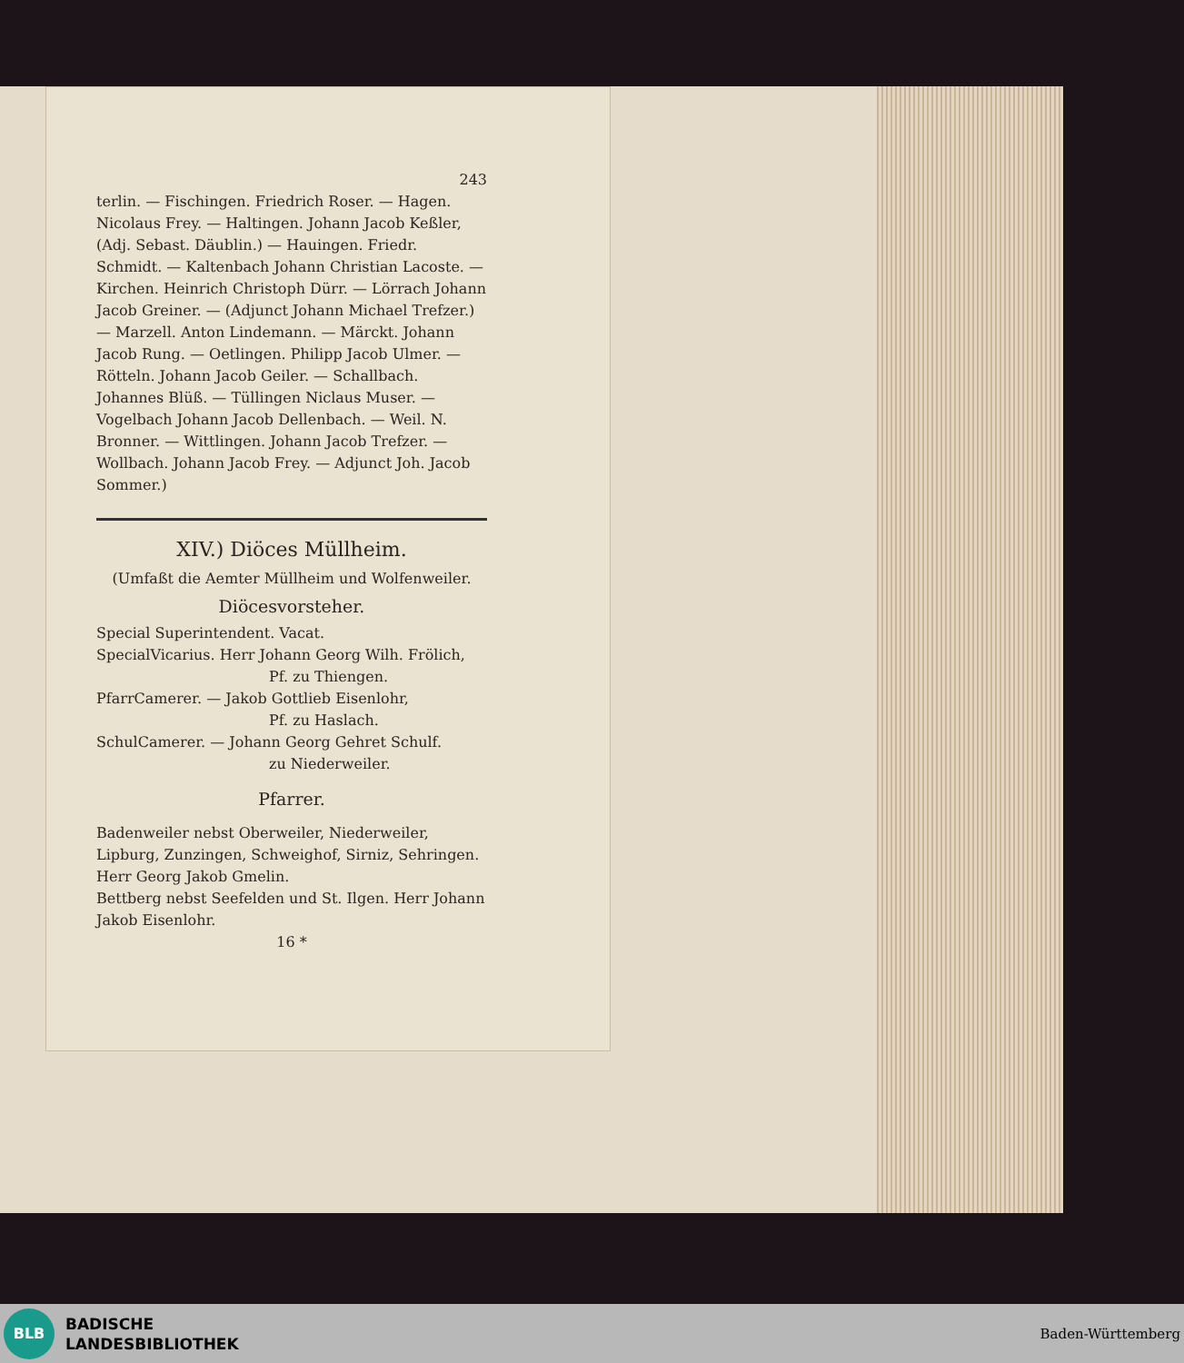243
terlin. — Fischingen. Friedrich Roser. — Hagen. Nicolaus Frey. — Haltingen. Johann Jacob Keßler, (Adj. Sebast. Däublin.) — Hauingen. Friedr. Schmidt. — Kaltenbach Johann Christian Lacoste. — Kirchen. Heinrich Christoph Dürr. — Lörrach Johann Jacob Greiner. — (Adjunct Johann Michael Trefzer.) — Marzell. Anton Lindemann. — Märckt. Johann Jacob Rung. — Oetlingen. Philipp Jacob Ulmer. — Rötteln. Johann Jacob Geiler. — Schallbach. Johannes Blüß. — Tüllingen Niclaus Muser. — Vogelbach Johann Jacob Dellenbach. — Weil. N. Bronner. — Wittlingen. Johann Jacob Trefzer. — Wollbach. Johann Jacob Frey. — Adjunct Joh. Jacob Sommer.)
XIV.) Diöces Müllheim.
(Umfaßt die Aemter Müllheim und Wolfenweiler.
Diöcesvorsteher.
Special Superintendent. Vacat.
SpecialVicarius. Herr Johann Georg Wilh. Frölich,
Pf. zu Thiengen.
PfarrCamerer. — Jakob Gottlieb Eisenlohr,
Pf. zu Haslach.
SchulCamerer. — Johann Georg Gehret Schulf.
zu Niederweiler.
Pfarrer.
Badenweiler nebst Oberweiler, Niederweiler, Lipburg, Zunzingen, Schweighof, Sirniz, Sehringen. Herr Georg Jakob Gmelin.
Bettberg nebst Seefelden und St. Ilgen. Herr Johann Jakob Eisenlohr.
16 *
BLB
BADISCHE
LANDESBIBLIOTHEK
Baden-Württemberg